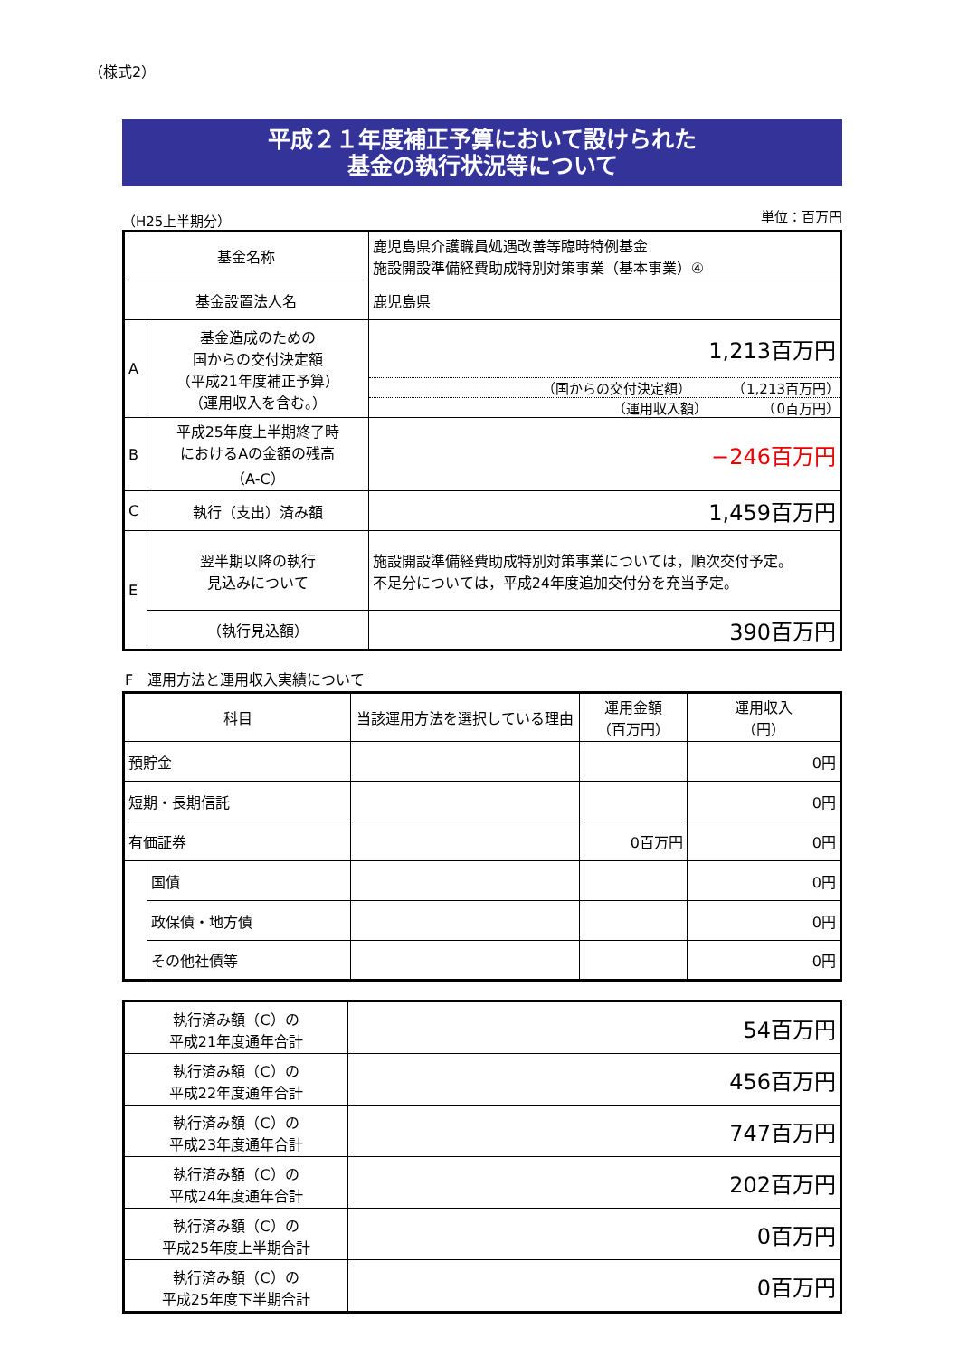（様式2）
平成２１年度補正予算において設けられた
基金の執行状況等について
（H25上半期分） 単位：百万円
| 基金名称 | | 鹿児島県介護職員処遇改善等臨時特例基金 施設開設準備経費助成特別対策事業（基本事業）④ |
| 基金設置法人名 | | 鹿児島県 |
| A | 基金造成のための 国からの交付決定額 （平成21年度補正予算） （運用収入を含む。） | 1,213百万円 （国からの交付決定額） （1,213百万円） （運用収入額） （0百万円） |
| B | 平成25年度上半期終了時 におけるAの金額の残高 （A-C） | −246百万円 |
| C | 執行（支出）済み額 | 1,459百万円 |
| E | 翌半期以降の執行 見込みについて | 施設開設準備経費助成特別対策事業については，順次交付予定。 不足分については，平成24年度追加交付分を充当予定。 |
| | （執行見込額） | 390百万円 |
F　運用方法と運用収入実績について
| 科目 | | 当該運用方法を選択している理由 | 運用金額 （百万円） | 運用収入 （円） |
| --- | --- | --- | --- | --- |
| 預貯金 | | | | 0円 |
| 短期・長期信託 | | | | 0円 |
| 有価証券 | | | 0百万円 | 0円 |
| | 国債 | | | 0円 |
| | 政保債・地方債 | | | 0円 |
| | その他社債等 | | | 0円 |
| 執行済み額（C）の 平成21年度通年合計 | 54百万円 |
| 執行済み額（C）の 平成22年度通年合計 | 456百万円 |
| 執行済み額（C）の 平成23年度通年合計 | 747百万円 |
| 執行済み額（C）の 平成24年度通年合計 | 202百万円 |
| 執行済み額（C）の 平成25年度上半期合計 | 0百万円 |
| 執行済み額（C）の 平成25年度下半期合計 | 0百万円 |